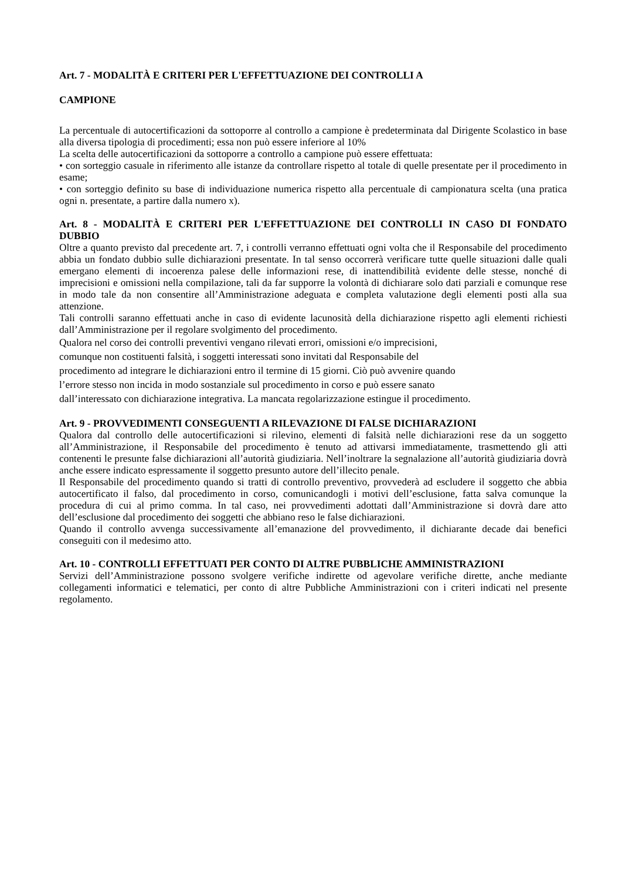Art. 7 - MODALITÀ E CRITERI PER L'EFFETTUAZIONE DEI CONTROLLI A
CAMPIONE
La percentuale di autocertificazioni da sottoporre al controllo a campione è predeterminata dal Dirigente Scolastico in base alla diversa tipologia di procedimenti; essa non può essere inferiore al 10%
La scelta delle autocertificazioni da sottoporre a controllo a campione può essere effettuata:
• con sorteggio casuale in riferimento alle istanze da controllare rispetto al totale di quelle presentate per il procedimento in esame;
• con sorteggio definito su base di individuazione numerica rispetto alla percentuale di campionatura scelta (una pratica ogni n. presentate, a partire dalla numero x).
Art. 8 - MODALITÀ E CRITERI PER L'EFFETTUAZIONE DEI CONTROLLI IN CASO DI FONDATO DUBBIO
Oltre a quanto previsto dal precedente art. 7, i controlli verranno effettuati ogni volta che il Responsabile del procedimento abbia un fondato dubbio sulle dichiarazioni presentate. In tal senso occorrerà verificare tutte quelle situazioni dalle quali emergano elementi di incoerenza palese delle informazioni rese, di inattendibilità evidente delle stesse, nonché di imprecisioni e omissioni nella compilazione, tali da far supporre la volontà di dichiarare solo dati parziali e comunque rese in modo tale da non consentire all’Amministrazione adeguata e completa valutazione degli elementi posti alla sua attenzione.
Tali controlli saranno effettuati anche in caso di evidente lacunosità della dichiarazione rispetto agli elementi richiesti dall’Amministrazione per il regolare svolgimento del procedimento.
Qualora nel corso dei controlli preventivi vengano rilevati errori, omissioni e/o imprecisioni,
comunque non costituenti falsità, i soggetti interessati sono invitati dal Responsabile del
procedimento ad integrare le dichiarazioni entro il termine di 15 giorni. Ciò può avvenire quando
l’errore stesso non incida in modo sostanziale sul procedimento in corso e può essere sanato
dall’interessato con dichiarazione integrativa. La mancata regolarizzazione estingue il procedimento.
Art. 9 - PROVVEDIMENTI CONSEGUENTI A RILEVAZIONE DI FALSE DICHIARAZIONI
Qualora dal controllo delle autocertificazioni si rilevino, elementi di falsità nelle dichiarazioni rese da un soggetto all’Amministrazione, il Responsabile del procedimento è tenuto ad attivarsi immediatamente, trasmettendo gli atti contenenti le presunte false dichiarazioni all’autorità giudiziaria. Nell’inoltrare la segnalazione all’autorità giudiziaria dovrà anche essere indicato espressamente il soggetto presunto autore dell’illecito penale.
Il Responsabile del procedimento quando si tratti di controllo preventivo, provvederà ad escludere il soggetto che abbia autocertificato il falso, dal procedimento in corso, comunicandogli i motivi dell’esclusione, fatta salva comunque la procedura di cui al primo comma. In tal caso, nei provvedimenti adottati dall’Amministrazione si dovrà dare atto dell’esclusione dal procedimento dei soggetti che abbiano reso le false dichiarazioni.
Quando il controllo avvenga successivamente all’emanazione del provvedimento, il dichiarante decade dai benefici conseguiti con il medesimo atto.
Art. 10 - CONTROLLI EFFETTUATI PER CONTO DI ALTRE PUBBLICHE AMMINISTRAZIONI
Servizi dell’Amministrazione possono svolgere verifiche indirette od agevolare verifiche dirette, anche mediante collegamenti informatici e telematici, per conto di altre Pubbliche Amministrazioni con i criteri indicati nel presente regolamento.